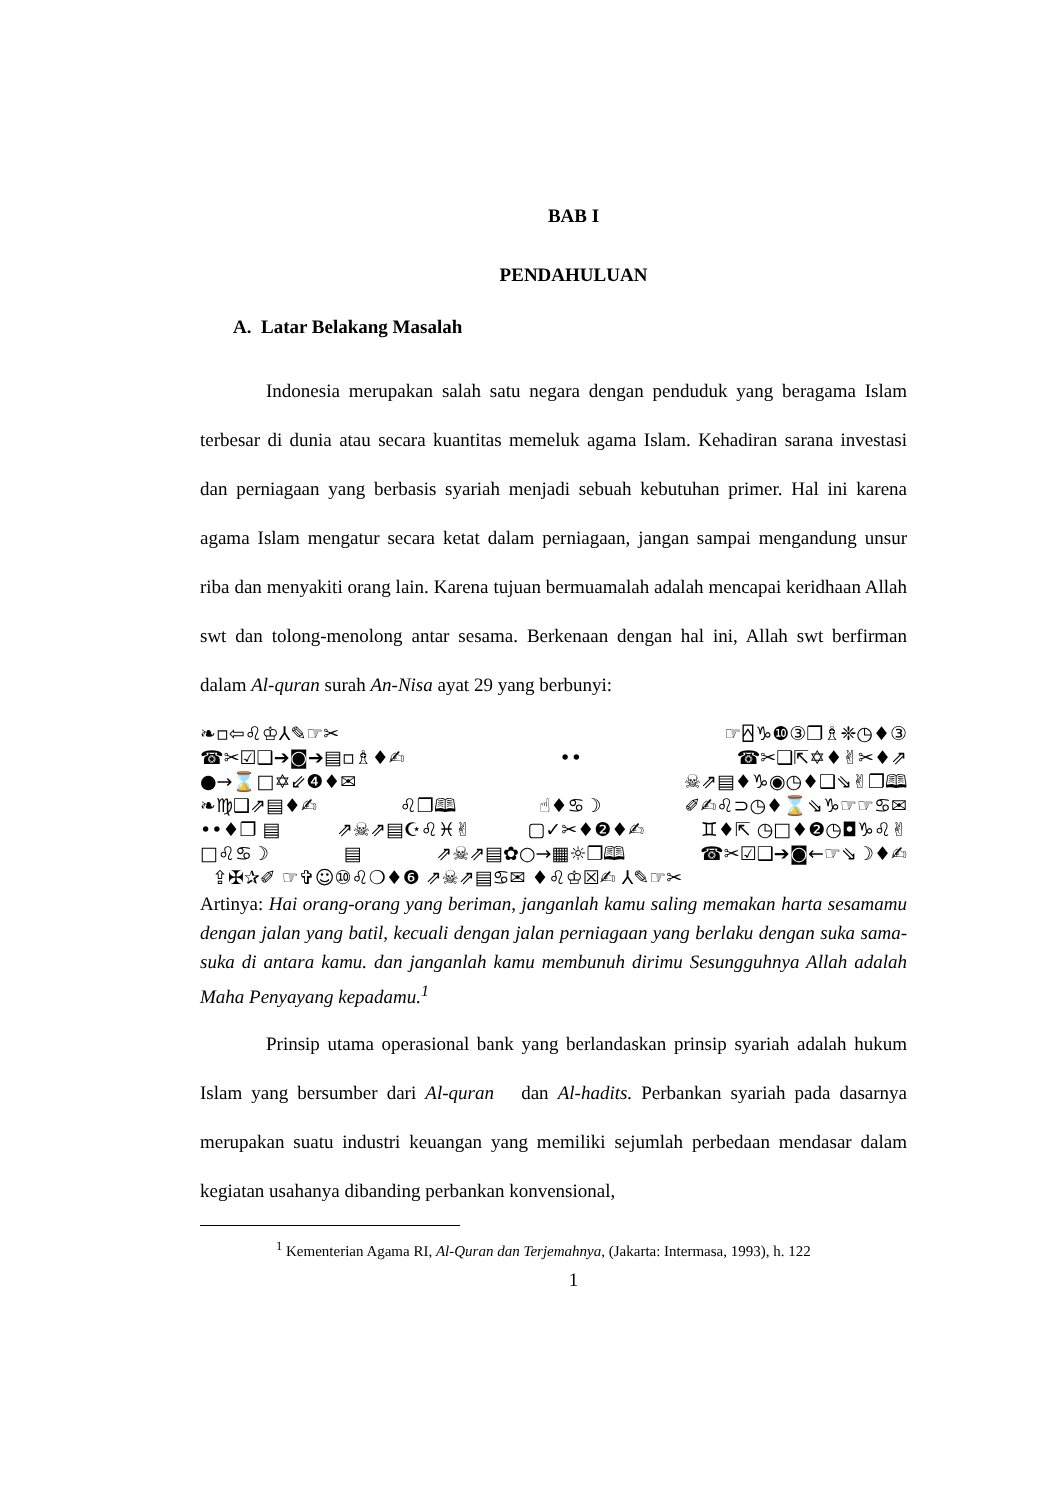BAB I
PENDAHULUAN
A. Latar Belakang Masalah
Indonesia merupakan salah satu negara dengan penduduk yang beragama Islam terbesar di dunia atau secara kuantitas memeluk agama Islam. Kehadiran sarana investasi dan perniagaan yang berbasis syariah menjadi sebuah kebutuhan primer. Hal ini karena agama Islam mengatur secara ketat dalam perniagaan, jangan sampai mengandung unsur riba dan menyakiti orang lain. Karena tujuan bermuamalah adalah mencapai keridhaan Allah swt dan tolong-menolong antar sesama. Berkenaan dengan hal ini, Allah swt berfirman dalam Al-quran surah An-Nisa ayat 29 yang berbunyi:
❧▫⇦♌♔⅄✎☞✂ ☞⍓♑❿③❐♗❈◷♦③
☎✂☑❑➔◙➔▤▫♗♦✍ •• ☎✂❑⇱✡♦✌✂♦⇗
●→⌛□✡⇙❹♦✉ ☠⇗▤♦♑◉◷♦❑⇘✌❐🕮
❧♍❑⇗▤♦✍ ♌❐🕮 ☝♦♋☽ ✐✍♌⊃◷♦⌛⇘♑☞☞♋✉
••♦❐ ▤ ⇗☠⇗▤☪♌♓✌ ▢✓✂♦❷♦✍ ♊♦⇱ ◷□♦❷◷◘♑♌✌
□♌♋☽ ▤ ⇗☠⇗▤✿○→▦☼❐🕮 ☎✂☑❑➔◙←☞⇘☽♦✍
⇪✠✰✐ ☞✞☺⑩♌❍♦❻ ⇗☠⇗▤♋✉ ♦♌♔☒✍ ⅄✎☞✂
Artinya: Hai orang-orang yang beriman, janganlah kamu saling memakan harta sesamamu dengan jalan yang batil, kecuali dengan jalan perniagaan yang berlaku dengan suka sama-suka di antara kamu. dan janganlah kamu membunuh dirimu Sesungguhnya Allah adalah Maha Penyayang kepadamu.<sup>1</sup>
Prinsip utama operasional bank yang berlandaskan prinsip syariah adalah hukum Islam yang bersumber dari Al-quran dan Al-hadits. Perbankan syariah pada dasarnya merupakan suatu industri keuangan yang memiliki sejumlah perbedaan mendasar dalam kegiatan usahanya dibanding perbankan konvensional,
<sup>1</sup> Kementerian Agama RI, Al-Quran dan Terjemahnya, (Jakarta: Intermasa, 1993), h. 122
1